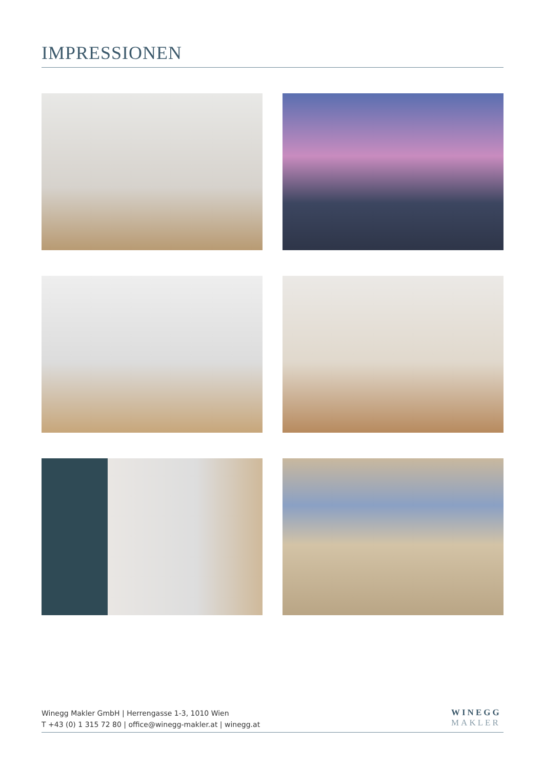IMPRESSIONEN
Winegg Makler GmbH | Herrengasse 1-3, 1010 Wien
T +43 (0) 1 315 72 80 | office@winegg-makler.at | winegg.at
WINEGG
MAKLER